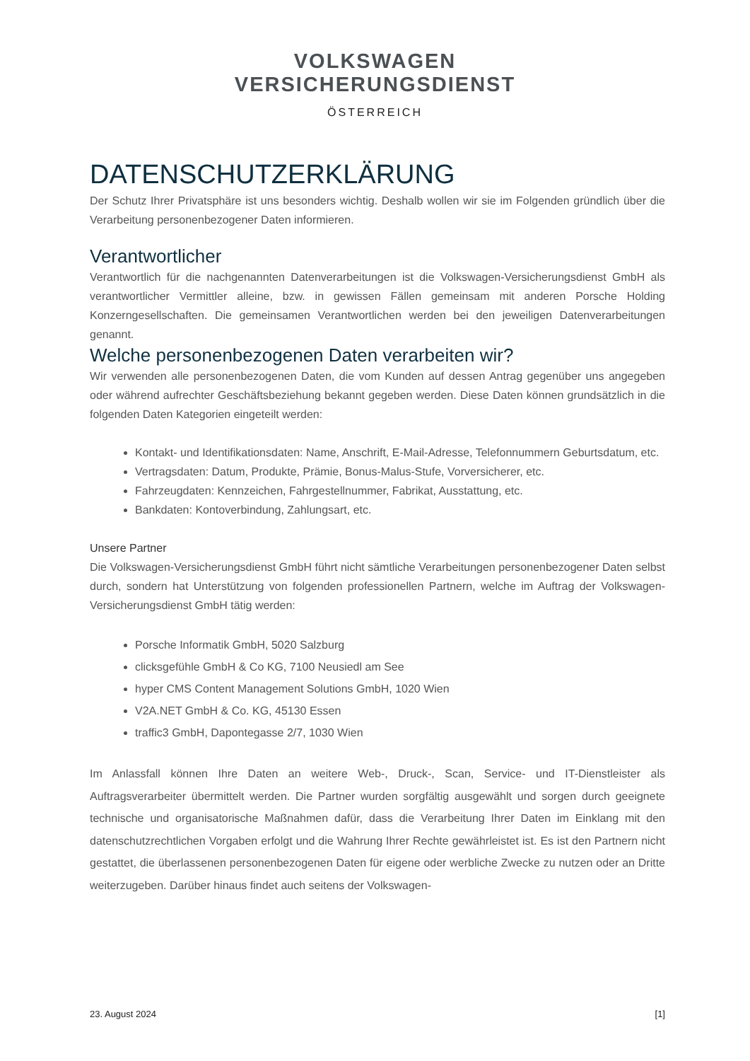VOLKSWAGEN
VERSICHERUNGSDIENST
ÖSTERREICH
DATENSCHUTZERKLÄRUNG
Der Schutz Ihrer Privatsphäre ist uns besonders wichtig. Deshalb wollen wir sie im Folgenden gründlich über die Verarbeitung personenbezogener Daten informieren.
Verantwortlicher
Verantwortlich für die nachgenannten Datenverarbeitungen ist die Volkswagen-Versicherungsdienst GmbH als verantwortlicher Vermittler alleine, bzw. in gewissen Fällen gemeinsam mit anderen Porsche Holding Konzerngesellschaften. Die gemeinsamen Verantwortlichen werden bei den jeweiligen Datenverarbeitungen genannt.
Welche personenbezogenen Daten verarbeiten wir?
Wir verwenden alle personenbezogenen Daten, die vom Kunden auf dessen Antrag gegenüber uns angegeben oder während aufrechter Geschäftsbeziehung bekannt gegeben werden. Diese Daten können grundsätzlich in die folgenden Daten Kategorien eingeteilt werden:
Kontakt- und Identifikationsdaten: Name, Anschrift, E-Mail-Adresse, Telefonnummern Geburtsdatum, etc.
Vertragsdaten: Datum, Produkte, Prämie, Bonus-Malus-Stufe, Vorversicherer, etc.
Fahrzeugdaten: Kennzeichen, Fahrgestellnummer, Fabrikat, Ausstattung, etc.
Bankdaten: Kontoverbindung, Zahlungsart, etc.
Unsere Partner
Die Volkswagen-Versicherungsdienst GmbH führt nicht sämtliche Verarbeitungen personenbezogener Daten selbst durch, sondern hat Unterstützung von folgenden professionellen Partnern, welche im Auftrag der Volkswagen-Versicherungsdienst GmbH tätig werden:
Porsche Informatik GmbH, 5020 Salzburg
clicksgefühle GmbH & Co KG, 7100 Neusiedl am See
hyper CMS Content Management Solutions GmbH, 1020 Wien
V2A.NET GmbH & Co. KG, 45130 Essen
traffic3 GmbH, Dapontegasse 2/7, 1030 Wien
Im Anlassfall können Ihre Daten an weitere Web-, Druck-, Scan, Service- und IT-Dienstleister als Auftragsverarbeiter übermittelt werden. Die Partner wurden sorgfältig ausgewählt und sorgen durch geeignete technische und organisatorische Maßnahmen dafür, dass die Verarbeitung Ihrer Daten im Einklang mit den datenschutzrechtlichen Vorgaben erfolgt und die Wahrung Ihrer Rechte gewährleistet ist. Es ist den Partnern nicht gestattet, die überlassenen personenbezogenen Daten für eigene oder werbliche Zwecke zu nutzen oder an Dritte weiterzugeben. Darüber hinaus findet auch seitens der Volkswagen-
23. August 2024 [1]